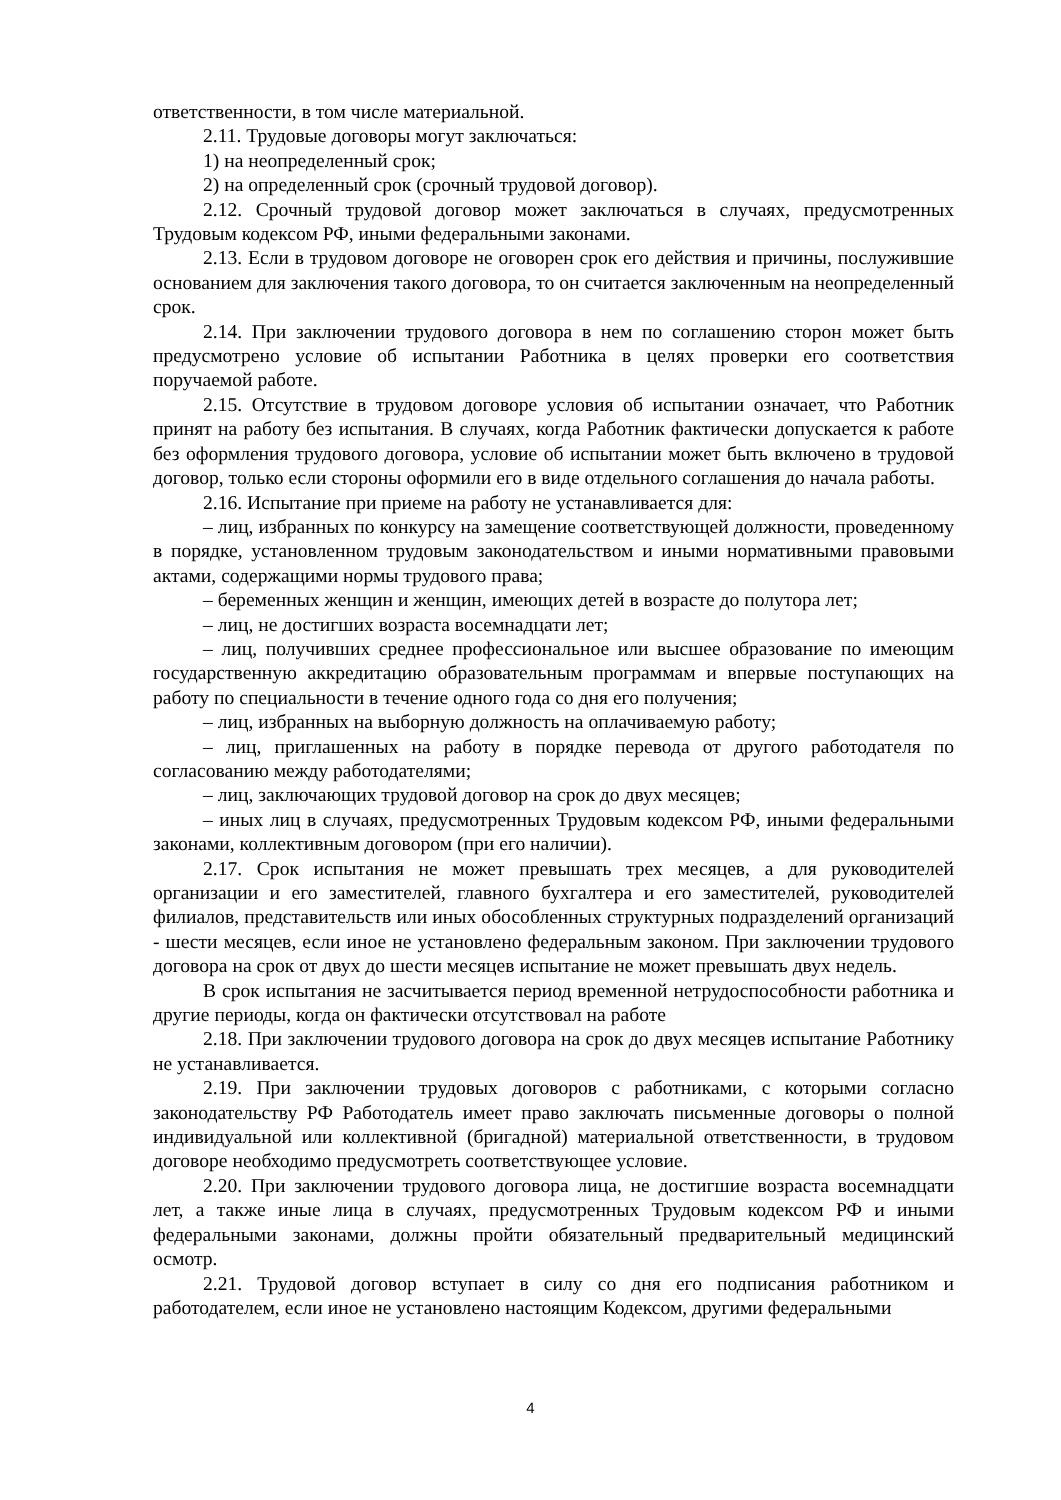ответственности, в том числе материальной.
2.11. Трудовые договоры могут заключаться:
1) на неопределенный срок;
2) на определенный срок (срочный трудовой договор).
2.12. Срочный трудовой договор может заключаться в случаях, предусмотренных Трудовым кодексом РФ, иными федеральными законами.
2.13. Если в трудовом договоре не оговорен срок его действия и причины, послужившие основанием для заключения такого договора, то он считается заключенным на неопределенный срок.
2.14. При заключении трудового договора в нем по соглашению сторон может быть предусмотрено условие об испытании Работника в целях проверки его соответствия поручаемой работе.
2.15. Отсутствие в трудовом договоре условия об испытании означает, что Работник принят на работу без испытания. В случаях, когда Работник фактически допускается к работе без оформления трудового договора, условие об испытании может быть включено в трудовой договор, только если стороны оформили его в виде отдельного соглашения до начала работы.
2.16. Испытание при приеме на работу не устанавливается для:
– лиц, избранных по конкурсу на замещение соответствующей должности, проведенному в порядке, установленном трудовым законодательством и иными нормативными правовыми актами, содержащими нормы трудового права;
– беременных женщин и женщин, имеющих детей в возрасте до полутора лет;
– лиц, не достигших возраста восемнадцати лет;
– лиц, получивших среднее профессиональное или высшее образование по имеющим государственную аккредитацию образовательным программам и впервые поступающих на работу по специальности в течение одного года со дня его получения;
– лиц, избранных на выборную должность на оплачиваемую работу;
– лиц, приглашенных на работу в порядке перевода от другого работодателя по согласованию между работодателями;
– лиц, заключающих трудовой договор на срок до двух месяцев;
– иных лиц в случаях, предусмотренных Трудовым кодексом РФ, иными федеральными законами, коллективным договором (при его наличии).
2.17. Срок испытания не может превышать трех месяцев, а для руководителей организации и его заместителей, главного бухгалтера и его заместителей, руководителей филиалов, представительств или иных обособленных структурных подразделений организаций - шести месяцев, если иное не установлено федеральным законом. При заключении трудового договора на срок от двух до шести месяцев испытание не может превышать двух недель.
В срок испытания не засчитывается период временной нетрудоспособности работника и другие периоды, когда он фактически отсутствовал на работе
2.18. При заключении трудового договора на срок до двух месяцев испытание Работнику не устанавливается.
2.19. При заключении трудовых договоров с работниками, с которыми согласно законодательству РФ Работодатель имеет право заключать письменные договоры о полной индивидуальной или коллективной (бригадной) материальной ответственности, в трудовом договоре необходимо предусмотреть соответствующее условие.
2.20. При заключении трудового договора лица, не достигшие возраста восемнадцати лет, а также иные лица в случаях, предусмотренных Трудовым кодексом РФ и иными федеральными законами, должны пройти обязательный предварительный медицинский осмотр.
2.21. Трудовой договор вступает в силу со дня его подписания работником и работодателем, если иное не установлено настоящим Кодексом, другими федеральными
4